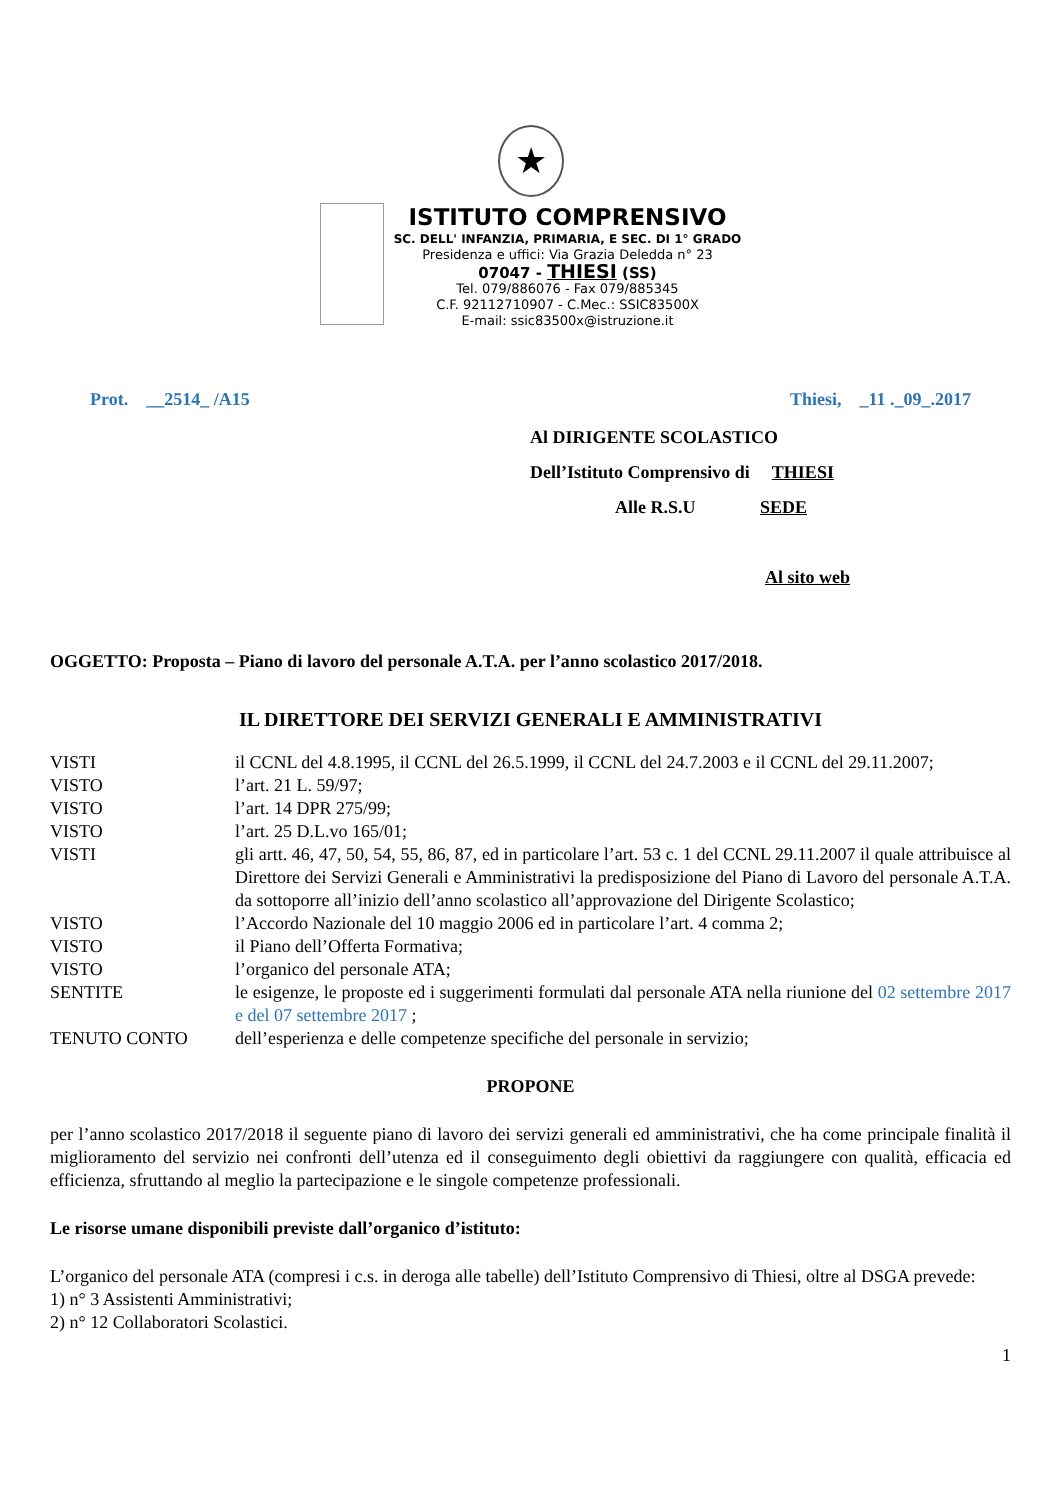★
ISTITUTO COMPRENSIVO
SC. DELL' INFANZIA, PRIMARIA, E SEC. DI 1° GRADO
Presidenza e uffici: Via Grazia Deledda n° 23
07047 - THIESI (SS)
Tel. 079/886076 - Fax 079/885345
C.F. 92112710907 - C.Mec.: SSIC83500X
E-mail: ssic83500x@istruzione.it
Prot. __2514_ /A15 Thiesi, _11 ._09_.2017
Al DIRIGENTE SCOLASTICO
Dell’Istituto Comprensivo di THIESI
Alle R.S.U SEDE
Al sito web
OGGETTO: Proposta – Piano di lavoro del personale A.T.A. per l’anno scolastico 2017/2018.
IL DIRETTORE DEI SERVIZI GENERALI E AMMINISTRATIVI
| VISTI | il CCNL del 4.8.1995, il CCNL del 26.5.1999, il CCNL del 24.7.2003 e il CCNL del 29.11.2007; |
| VISTO | l’art. 21 L. 59/97; |
| VISTO | l’art. 14 DPR 275/99; |
| VISTO | l’art. 25 D.L.vo 165/01; |
| VISTI | gli artt. 46, 47, 50, 54, 55, 86, 87, ed in particolare l’art. 53 c. 1 del CCNL 29.11.2007 il quale attribuisce al Direttore dei Servizi Generali e Amministrativi la predisposizione del Piano di Lavoro del personale A.T.A. da sottoporre all’inizio dell’anno scolastico all’approvazione del Dirigente Scolastico; |
| VISTO | l’Accordo Nazionale del 10 maggio 2006 ed in particolare l’art. 4 comma 2; |
| VISTO | il Piano dell’Offerta Formativa; |
| VISTO | l’organico del personale ATA; |
| SENTITE | le esigenze, le proposte ed i suggerimenti formulati dal personale ATA nella riunione del 02 settembre 2017 e del 07 settembre 2017 ; |
| TENUTO CONTO | dell’esperienza e delle competenze specifiche del personale in servizio; |
PROPONE
per l’anno scolastico 2017/2018 il seguente piano di lavoro dei servizi generali ed amministrativi, che ha come principale finalità il miglioramento del servizio nei confronti dell’utenza ed il conseguimento degli obiettivi da raggiungere con qualità, efficacia ed efficienza, sfruttando al meglio la partecipazione e le singole competenze professionali.
Le risorse umane disponibili previste dall’organico d’istituto:
L’organico del personale ATA (compresi i c.s. in deroga alle tabelle) dell’Istituto Comprensivo di Thiesi, oltre al DSGA prevede:
1) n° 3 Assistenti Amministrativi;
2) n° 12 Collaboratori Scolastici.
1